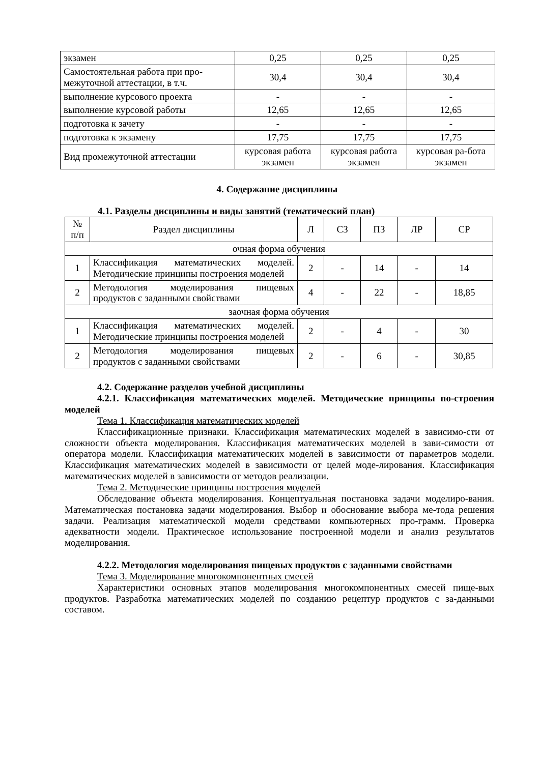| экзамен | 0,25 | 0,25 | 0,25 |
| Самостоятельная работа при про-межуточной аттестации, в т.ч. | 30,4 | 30,4 | 30,4 |
| выполнение курсового проекта | - | - | - |
| выполнение курсовой работы | 12,65 | 12,65 | 12,65 |
| подготовка к зачету | - | - | - |
| подготовка к экзамену | 17,75 | 17,75 | 17,75 |
| Вид промежуточной аттестации | курсовая работа экзамен | курсовая работа экзамен | курсовая ра-бота экзамен |
4. Содержание дисциплины
4.1. Разделы дисциплины и виды занятий (тематический план)
| № п/п | Раздел дисциплины | Л | СЗ | ПЗ | ЛР | СР |
| очная форма обучения | | | | | | |
| 1 | Классификация математических моделей. Методические принципы построения моделей | 2 | - | 14 | - | 14 |
| 2 | Методология моделирования пищевых продуктов с заданными свойствами | 4 | - | 22 | - | 18,85 |
| заочная форма обучения | | | | | | |
| 1 | Классификация математических моделей. Методические принципы построения моделей | 2 | - | 4 | - | 30 |
| 2 | Методология моделирования пищевых продуктов с заданными свойствами | 2 | - | 6 | - | 30,85 |
4.2. Содержание разделов учебной дисциплины
4.2.1. Классификация математических моделей. Методические принципы по-строения моделей
Тема 1. Классификация математических моделей
Классификационные признаки. Классификация математических моделей в зависимо-сти от сложности объекта моделирования. Классификация математических моделей в зави-симости от оператора модели. Классификация математических моделей в зависимости от параметров модели. Классификация математических моделей в зависимости от целей моде-лирования. Классификация математических моделей в зависимости от методов реализации.
Тема 2. Методические принципы построения моделей
Обследование объекта моделирования. Концептуальная постановка задачи моделиро-вания. Математическая постановка задачи моделирования. Выбор и обоснование выбора ме-тода решения задачи. Реализация математической модели средствами компьютерных про-грамм. Проверка адекватности модели. Практическое использование построенной модели и анализ результатов моделирования.
4.2.2. Методология моделирования пищевых продуктов с заданными свойствами
Тема 3. Моделирование многокомпонентных смесей
Характеристики основных этапов моделирования многокомпонентных смесей пище-вых продуктов. Разработка математических моделей по созданию рецептур продуктов с за-данными составом.